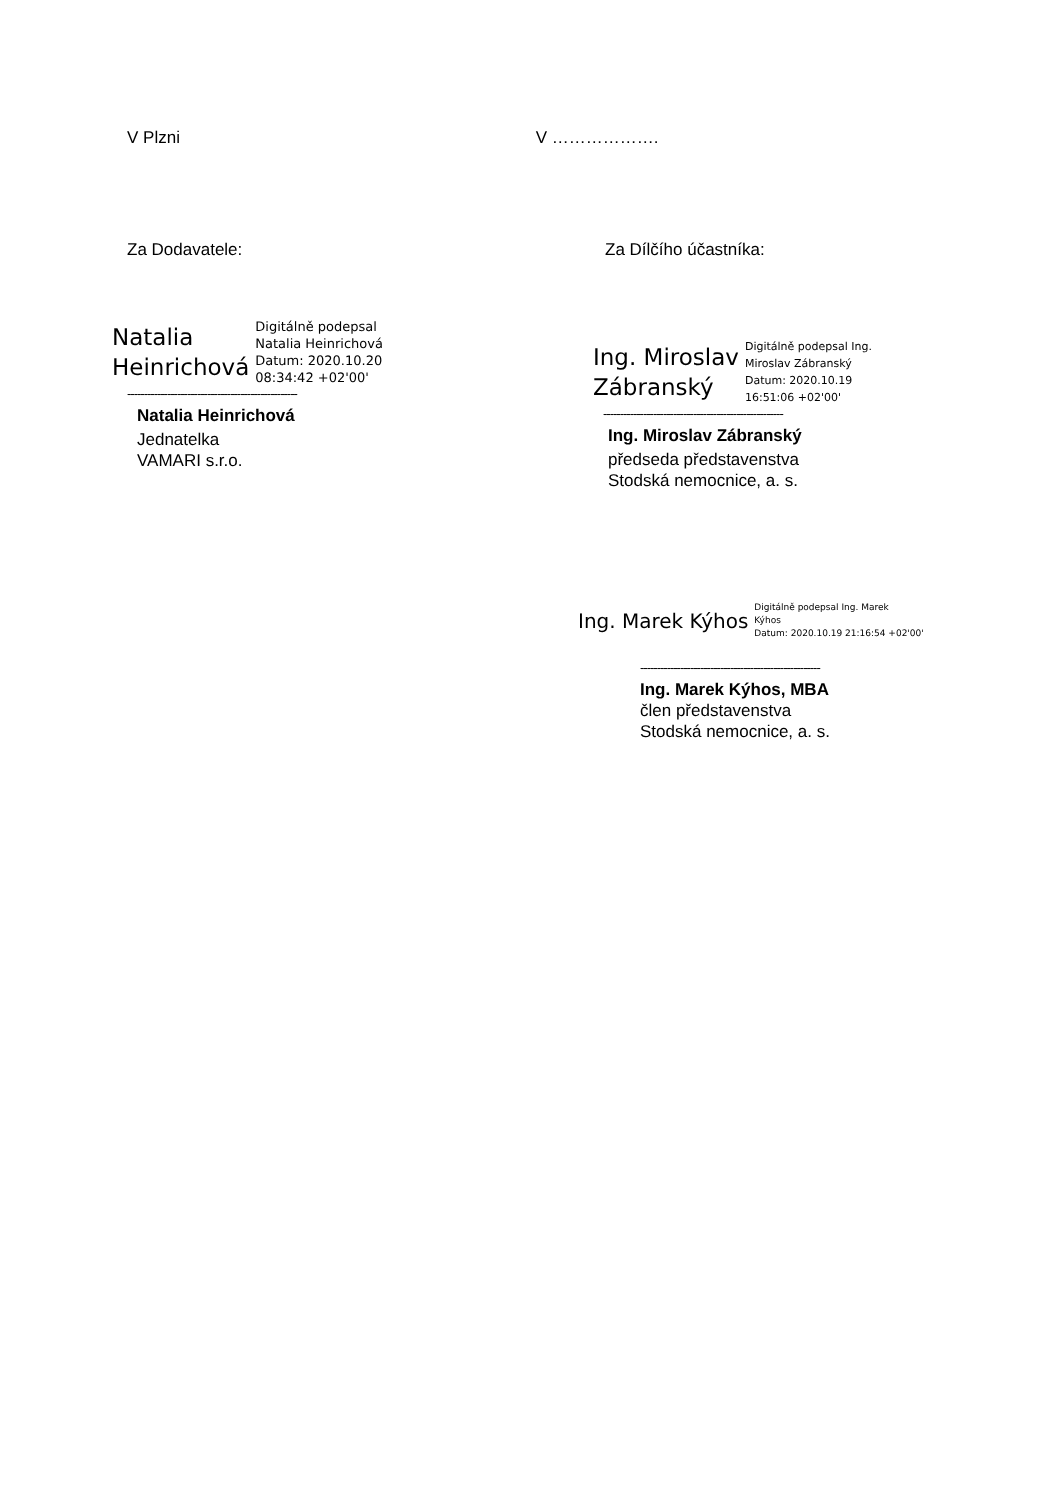V Plzni V ……………….
Za Dodavatele: Za Dílčího účastníka:
Natalia
Heinrichová
Digitálně podepsal
Natalia Heinrichová
Datum: 2020.10.20
08:34:42 +02'00'
---------------------------------------------------
Natalia Heinrichová
Jednatelka
VAMARI s.r.o.
Ing. Miroslav
Zábranský
Digitálně podepsal Ing.
Miroslav Zábranský
Datum: 2020.10.19
16:51:06 +02'00'
------------------------------------------------------
Ing. Miroslav Zábranský
předseda představenstva
Stodská nemocnice, a. s.
Ing. Marek Kýhos
Digitálně podepsal Ing. Marek
Kýhos
Datum: 2020.10.19 21:16:54 +02'00'
------------------------------------------------------
Ing. Marek Kýhos, MBA
člen představenstva
Stodská nemocnice, a. s.